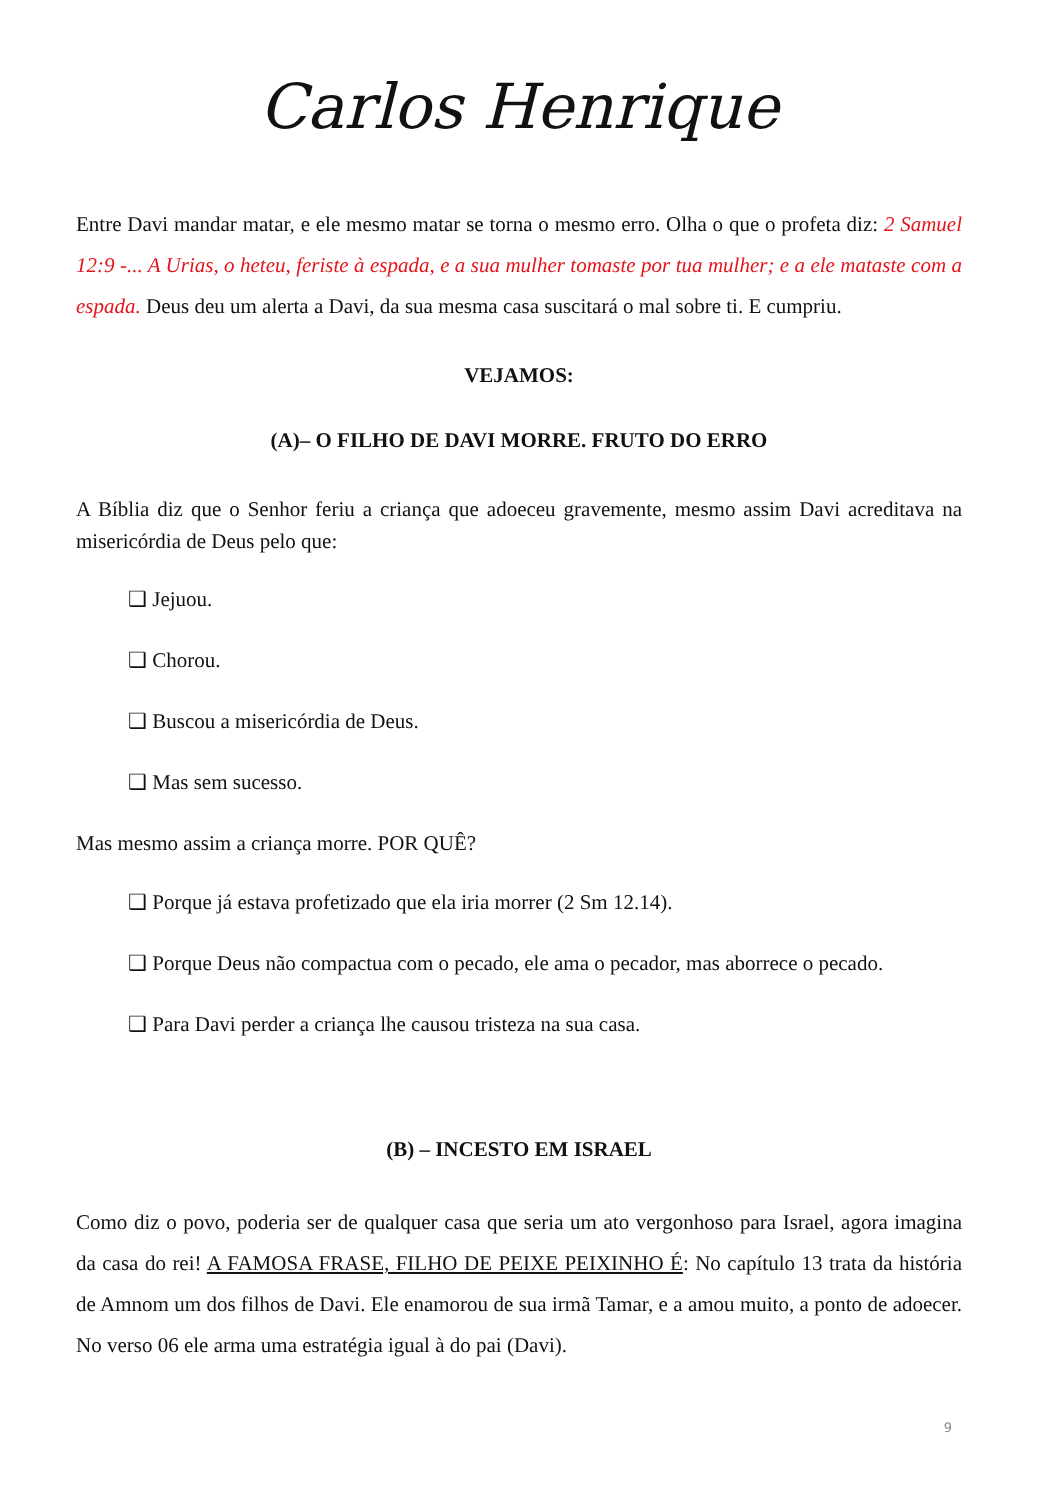Carlos Henrique
Entre Davi mandar matar, e ele mesmo matar se torna o mesmo erro. Olha o que o profeta diz: 2 Samuel 12:9 -... A Urias, o heteu, feriste à espada, e a sua mulher tomaste por tua mulher; e a ele mataste com a espada. Deus deu um alerta a Davi, da sua mesma casa suscitará o mal sobre ti. E cumpriu.
VEJAMOS:
(A)– O FILHO DE DAVI MORRE. FRUTO DO ERRO
A Bíblia diz que o Senhor feriu a criança que adoeceu gravemente, mesmo assim Davi acreditava na misericórdia de Deus pelo que:
❑ Jejuou.
❑ Chorou.
❑ Buscou a misericórdia de Deus.
❑ Mas sem sucesso.
Mas mesmo assim a criança morre. POR QUÊ?
❑ Porque já estava profetizado que ela iria morrer (2 Sm 12.14).
❑ Porque Deus não compactua com o pecado, ele ama o pecador, mas aborrece o pecado.
❑ Para Davi perder a criança lhe causou tristeza na sua casa.
(B) – INCESTO EM ISRAEL
Como diz o povo, poderia ser de qualquer casa que seria um ato vergonhoso para Israel, agora imagina da casa do rei! A FAMOSA FRASE, FILHO DE PEIXE PEIXINHO É: No capítulo 13 trata da história de Amnom um dos filhos de Davi. Ele enamorou de sua irmã Tamar, e a amou muito, a ponto de adoecer. No verso 06 ele arma uma estratégia igual à do pai (Davi).
9